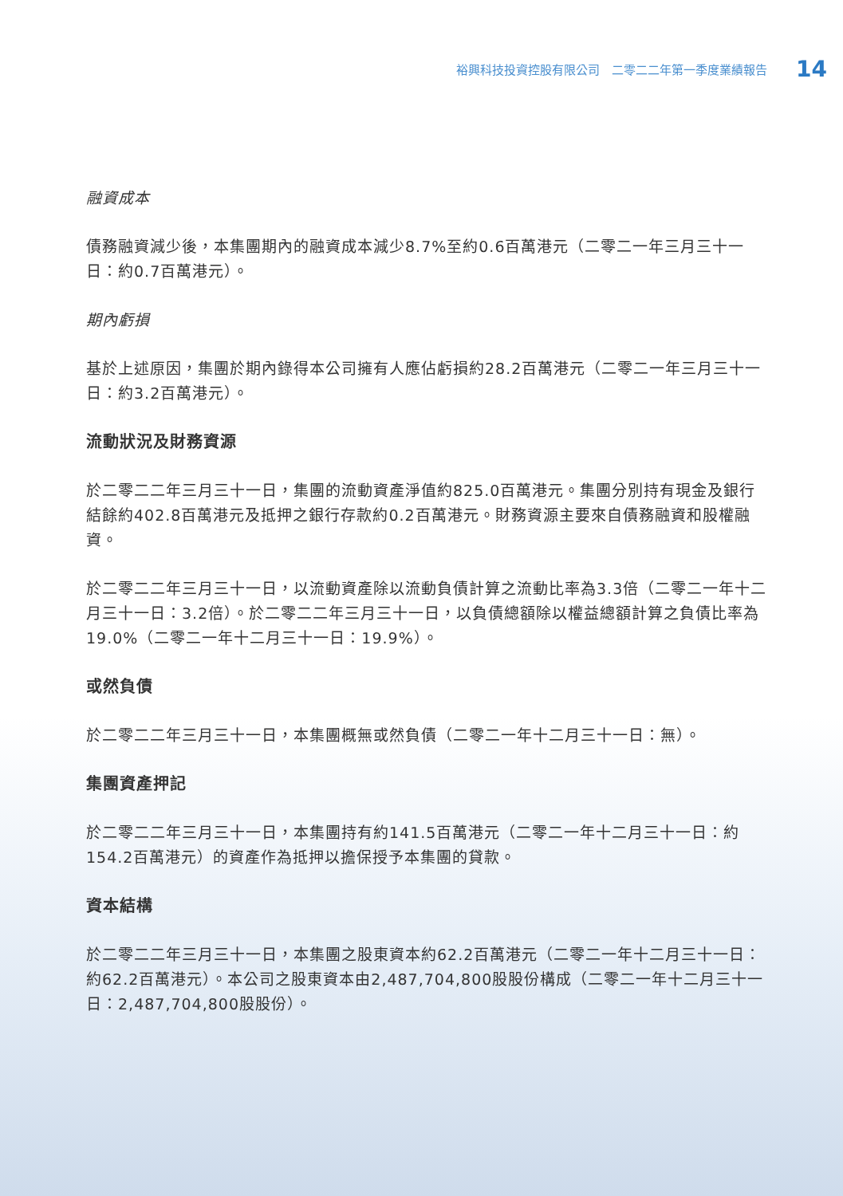裕興科技投資控股有限公司　二零二二年第一季度業績報告 14
融資成本
債務融資減少後，本集團期內的融資成本減少8.7%至約0.6百萬港元（二零二一年三月三十一日：約0.7百萬港元）。
期內虧損
基於上述原因，集團於期內錄得本公司擁有人應佔虧損約28.2百萬港元（二零二一年三月三十一日：約3.2百萬港元）。
流動狀況及財務資源
於二零二二年三月三十一日，集團的流動資產淨值約825.0百萬港元。集團分別持有現金及銀行結餘約402.8百萬港元及抵押之銀行存款約0.2百萬港元。財務資源主要來自債務融資和股權融資。
於二零二二年三月三十一日，以流動資產除以流動負債計算之流動比率為3.3倍（二零二一年十二月三十一日：3.2倍）。於二零二二年三月三十一日，以負債總額除以權益總額計算之負債比率為19.0%（二零二一年十二月三十一日：19.9%）。
或然負債
於二零二二年三月三十一日，本集團概無或然負債（二零二一年十二月三十一日：無）。
集團資產押記
於二零二二年三月三十一日，本集團持有約141.5百萬港元（二零二一年十二月三十一日：約154.2百萬港元）的資產作為抵押以擔保授予本集團的貸款。
資本結構
於二零二二年三月三十一日，本集團之股東資本約62.2百萬港元（二零二一年十二月三十一日：約62.2百萬港元）。本公司之股東資本由2,487,704,800股股份構成（二零二一年十二月三十一日：2,487,704,800股股份）。